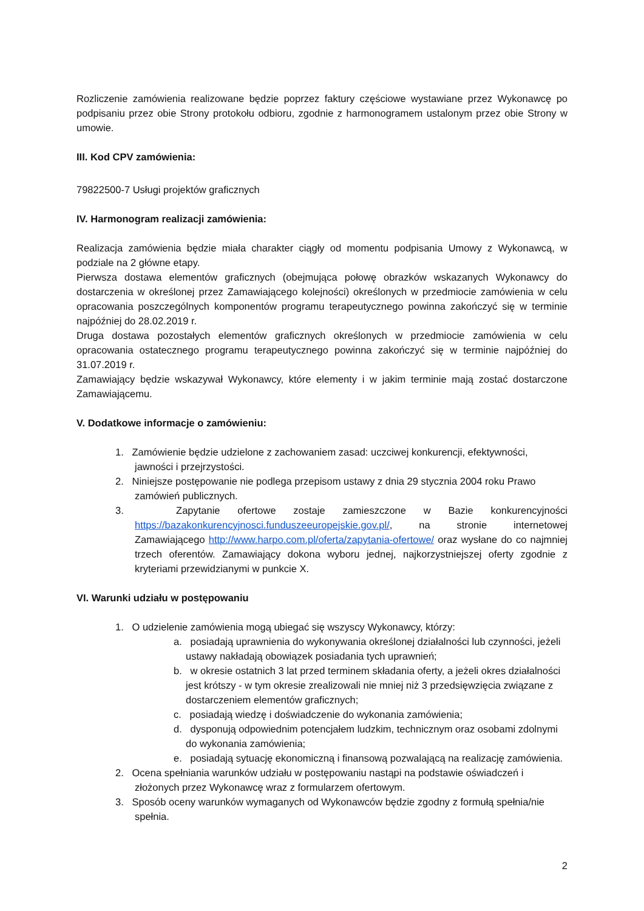Rozliczenie zamówienia realizowane będzie poprzez faktury częściowe wystawiane przez Wykonawcę po podpisaniu przez obie Strony protokołu odbioru, zgodnie z harmonogramem ustalonym przez obie Strony w umowie.
III. Kod CPV zamówienia:
79822500-7 Usługi projektów graficznych
IV. Harmonogram realizacji zamówienia:
Realizacja zamówienia będzie miała charakter ciągły od momentu podpisania Umowy z Wykonawcą, w podziale na 2 główne etapy.
Pierwsza dostawa elementów graficznych (obejmująca połowę obrazków wskazanych Wykonawcy do dostarczenia w określonej przez Zamawiającego kolejności) określonych w przedmiocie zamówienia w celu opracowania poszczególnych komponentów programu terapeutycznego powinna zakończyć się w terminie najpóźniej do 28.02.2019 r.
Druga dostawa pozostałych elementów graficznych określonych w przedmiocie zamówienia w celu opracowania ostatecznego programu terapeutycznego powinna zakończyć się w terminie najpóźniej do 31.07.2019 r.
Zamawiający będzie wskazywał Wykonawcy, które elementy i w jakim terminie mają zostać dostarczone Zamawiającemu.
V. Dodatkowe informacje o zamówieniu:
1. Zamówienie będzie udzielone z zachowaniem zasad: uczciwej konkurencji, efektywności, jawności i przejrzystości.
2. Niniejsze postępowanie nie podlega przepisom ustawy z dnia 29 stycznia 2004 roku Prawo zamówień publicznych.
3. Zapytanie ofertowe zostaje zamieszczone w Bazie konkurencyjności https://bazakonkurencyjnosci.funduszeeuropejskie.gov.pl/, na stronie internetowej Zamawiającego http://www.harpo.com.pl/oferta/zapytania-ofertowe/ oraz wysłane do co najmniej trzech oferentów. Zamawiający dokona wyboru jednej, najkorzystniejszej oferty zgodnie z kryteriami przewidzianymi w punkcie X.
VI. Warunki udziału w postępowaniu
1. O udzielenie zamówienia mogą ubiegać się wszyscy Wykonawcy, którzy:
a. posiadają uprawnienia do wykonywania określonej działalności lub czynności, jeżeli ustawy nakładają obowiązek posiadania tych uprawnień;
b. w okresie ostatnich 3 lat przed terminem składania oferty, a jeżeli okres działalności jest krótszy - w tym okresie zrealizowali nie mniej niż 3 przedsięwzięcia związane z dostarczeniem elementów graficznych;
c. posiadają wiedzę i doświadczenie do wykonania zamówienia;
d. dysponują odpowiednim potencjałem ludzkim, technicznym oraz osobami zdolnymi do wykonania zamówienia;
e. posiadają sytuację ekonomiczną i finansową pozwalającą na realizację zamówienia.
2. Ocena spełniania warunków udziału w postępowaniu nastąpi na podstawie oświadczeń i złożonych przez Wykonawcę wraz z formularzem ofertowym.
3. Sposób oceny warunków wymaganych od Wykonawców będzie zgodny z formułą spełnia/nie spełnia.
2